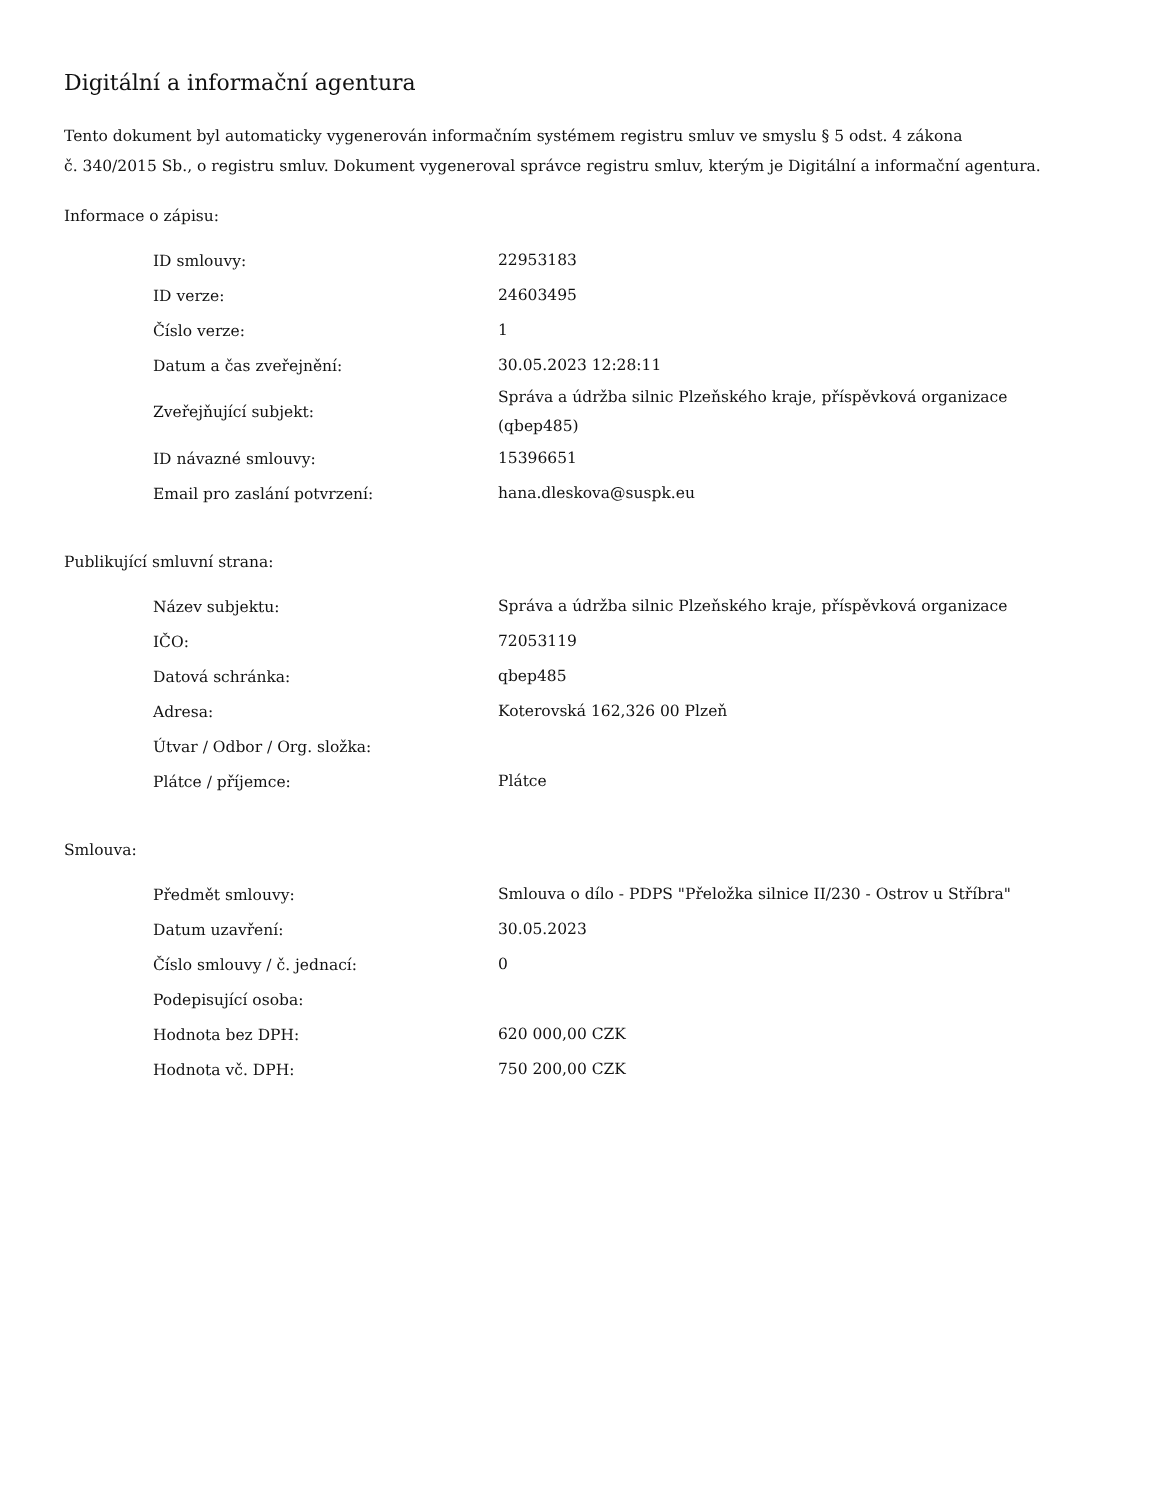Digitální a informační agentura
Tento dokument byl automaticky vygenerován informačním systémem registru smluv ve smyslu § 5 odst. 4 zákona
č. 340/2015 Sb., o registru smluv. Dokument vygeneroval správce registru smluv, kterým je Digitální a informační agentura.
Informace o zápisu:
| ID smlouvy: | 22953183 |
| ID verze: | 24603495 |
| Číslo verze: | 1 |
| Datum a čas zveřejnění: | 30.05.2023 12:28:11 |
| Zveřejňující subjekt: | Správa a údržba silnic Plzeňského kraje, příspěvková organizace (qbep485) |
| ID návazné smlouvy: | 15396651 |
| Email pro zaslání potvrzení: | hana.dleskova@suspk.eu |
Publikující smluvní strana:
| Název subjektu: | Správa a údržba silnic Plzeňského kraje, příspěvková organizace |
| IČO: | 72053119 |
| Datová schránka: | qbep485 |
| Adresa: | Koterovská 162,326 00 Plzeň |
| Útvar / Odbor / Org. složka: | |
| Plátce / příjemce: | Plátce |
Smlouva:
| Předmět smlouvy: | Smlouva o dílo - PDPS "Přeložka silnice II/230 - Ostrov u Stříbra" |
| Datum uzavření: | 30.05.2023 |
| Číslo smlouvy / č. jednací: | 0 |
| Podepisující osoba: | |
| Hodnota bez DPH: | 620 000,00 CZK |
| Hodnota vč. DPH: | 750 200,00 CZK |